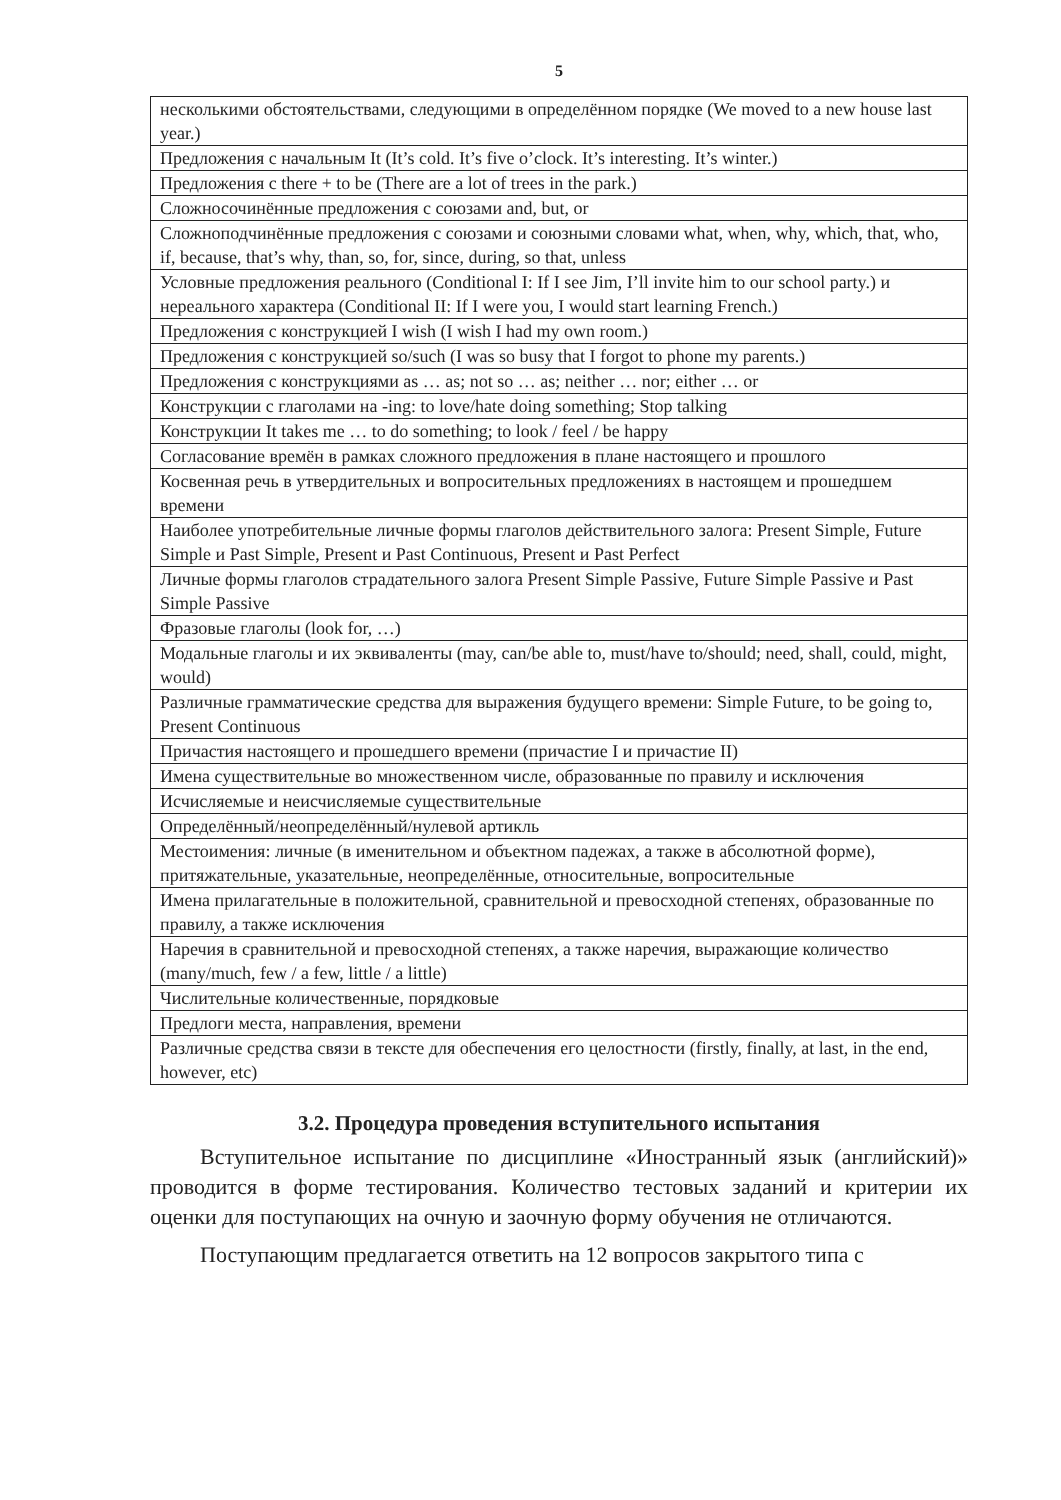5
| несколькими обстоятельствами, следующими в определённом порядке (We moved to a new house last year.) |
| Предложения с начальным It (It’s cold. It’s five o’clock. It’s interesting. It’s winter.) |
| Предложения с there + to be (There are a lot of trees in the park.) |
| Сложносочинённые предложения с союзами and, but, or |
| Сложноподчинённые предложения с союзами и союзными словами what, when, why, which, that, who, if, because, that’s why, than, so, for, since, during, so that, unless |
| Условные предложения реального (Conditional I: If I see Jim, I’ll invite him to our school party.) и нереального характера (Conditional II: If I were you, I would start learning French.) |
| Предложения с конструкцией I wish (I wish I had my own room.) |
| Предложения с конструкцией so/such (I was so busy that I forgot to phone my parents.) |
| Предложения с конструкциями as … as; not so … as; neither … nor; either … or |
| Конструкции с глаголами на -ing: to love/hate doing something; Stop talking |
| Конструкции It takes me … to do something; to look / feel / be happy |
| Согласование времён в рамках сложного предложения в плане настоящего и прошлого |
| Косвенная речь в утвердительных и вопросительных предложениях в настоящем и прошедшем времени |
| Наиболее употребительные личные формы глаголов действительного залога: Present Simple, Future Simple и Past Simple, Present и Past Continuous, Present и Past Perfect |
| Личные формы глаголов страдательного залога Present Simple Passive, Future Simple Passive и Past Simple Passive |
| Фразовые глаголы (look for, …) |
| Модальные глаголы и их эквиваленты (may, can/be able to, must/have to/should; need, shall, could, might, would) |
| Различные грамматические средства для выражения будущего времени: Simple Future, to be going to, Present Continuous |
| Причастия настоящего и прошедшего времени (причастие I и причастие II) |
| Имена существительные во множественном числе, образованные по правилу и исключения |
| Исчисляемые и неисчисляемые существительные |
| Определённый/неопределённый/нулевой артикль |
| Местоимения: личные (в именительном и объектном падежах, а также в абсолютной форме), притяжательные, указательные, неопределённые, относительные, вопросительные |
| Имена прилагательные в положительной, сравнительной и превосходной степенях, образованные по правилу, а также исключения |
| Наречия в сравнительной и превосходной степенях, а также наречия, выражающие количество (many/much, few / a few, little / a little) |
| Числительные количественные, порядковые |
| Предлоги места, направления, времени |
| Различные средства связи в тексте для обеспечения его целостности (firstly, finally, at last, in the end, however, etc) |
3.2. Процедура проведения вступительного испытания
Вступительное испытание по дисциплине «Иностранный язык (английский)» проводится в форме тестирования. Количество тестовых заданий и критерии их оценки для поступающих на очную и заочную форму обучения не отличаются.
Поступающим предлагается ответить на 12 вопросов закрытого типа с